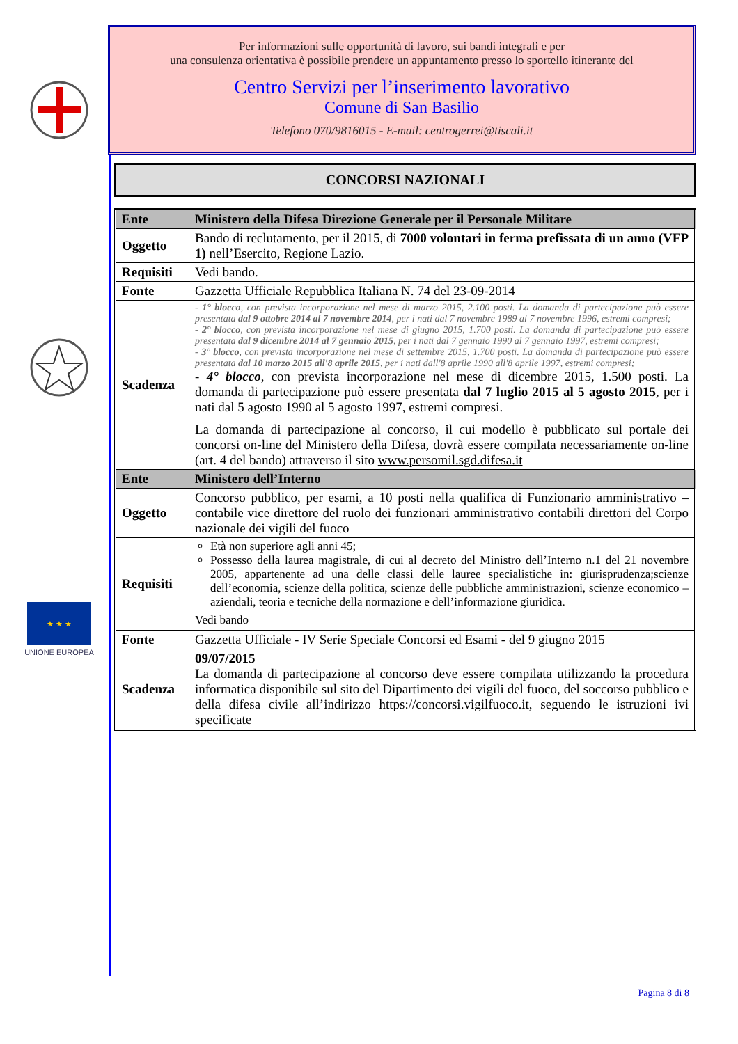★ ★ ★
UNIONE EUROPEA
Per informazioni sulle opportunità di lavoro, sui bandi integrali e per
una consulenza orientativa è possibile prendere un appuntamento presso lo sportello itinerante del
Centro Servizi per l’inserimento lavorativo
Comune di San Basilio
Telefono 070/9816015 - E-mail: centrogerrei@tiscali.it
CONCORSI NAZIONALI
| Ente | Ministero della Difesa Direzione Generale per il Personale Militare |
| Oggetto | Bando di reclutamento, per il 2015, di 7000 volontari in ferma prefissata di un anno (VFP 1) nell’Esercito, Regione Lazio. |
| Requisiti | Vedi bando. |
| Fonte | Gazzetta Ufficiale Repubblica Italiana N. 74 del 23-09-2014 |
| Scadenza | - 1° blocco , con prevista incorporazione nel mese di marzo 2015, 2.100 posti. La domanda di partecipazione può essere presentata dal 9 ottobre 2014 al 7 novembre 2014 , per i nati dal 7 novembre 1989 al 7 novembre 1996, estremi compresi; - 2° blocco , con prevista incorporazione nel mese di giugno 2015, 1.700 posti. La domanda di partecipazione può essere presentata dal 9 dicembre 2014 al 7 gennaio 2015 , per i nati dal 7 gennaio 1990 al 7 gennaio 1997, estremi compresi; - 3° blocco , con prevista incorporazione nel mese di settembre 2015, 1.700 posti. La domanda di partecipazione può essere presentata dal 10 marzo 2015 all'8 aprile 2015 , per i nati dall'8 aprile 1990 all'8 aprile 1997, estremi compresi; - 4° blocco , con prevista incorporazione nel mese di dicembre 2015, 1.500 posti. La domanda di partecipazione può essere presentata dal 7 luglio 2015 al 5 agosto 2015 , per i nati dal 5 agosto 1990 al 5 agosto 1997, estremi compresi. La domanda di partecipazione al concorso, il cui modello è pubblicato sul portale dei concorsi on-line del Ministero della Difesa, dovrà essere compilata necessariamente on-line (art. 4 del bando) attraverso il sito www.persomil.sgd.difesa.it |
| Ente | Ministero dell’Interno |
| Oggetto | Concorso pubblico, per esami, a 10 posti nella qualifica di Funzionario amministrativo – contabile vice direttore del ruolo dei funzionari amministrativo contabili direttori del Corpo nazionale dei vigili del fuoco |
| Requisiti | Età non superiore agli anni 45; Possesso della laurea magistrale, di cui al decreto del Ministro dell’Interno n.1 del 21 novembre 2005, appartenente ad una delle classi delle lauree specialistiche in: giurisprudenza;scienze dell’economia, scienze della politica, scienze delle pubbliche amministrazioni, scienze economico – aziendali, teoria e tecniche della normazione e dell’informazione giuridica. Vedi bando |
| Fonte | Gazzetta Ufficiale - IV Serie Speciale Concorsi ed Esami - del 9 giugno 2015 |
| Scadenza | 09/07/2015 La domanda di partecipazione al concorso deve essere compilata utilizzando la procedura informatica disponibile sul sito del Dipartimento dei vigili del fuoco, del soccorso pubblico e della difesa civile all’indirizzo https://concorsi.vigilfuoco.it, seguendo le istruzioni ivi specificate |
Pagina 8 di 8